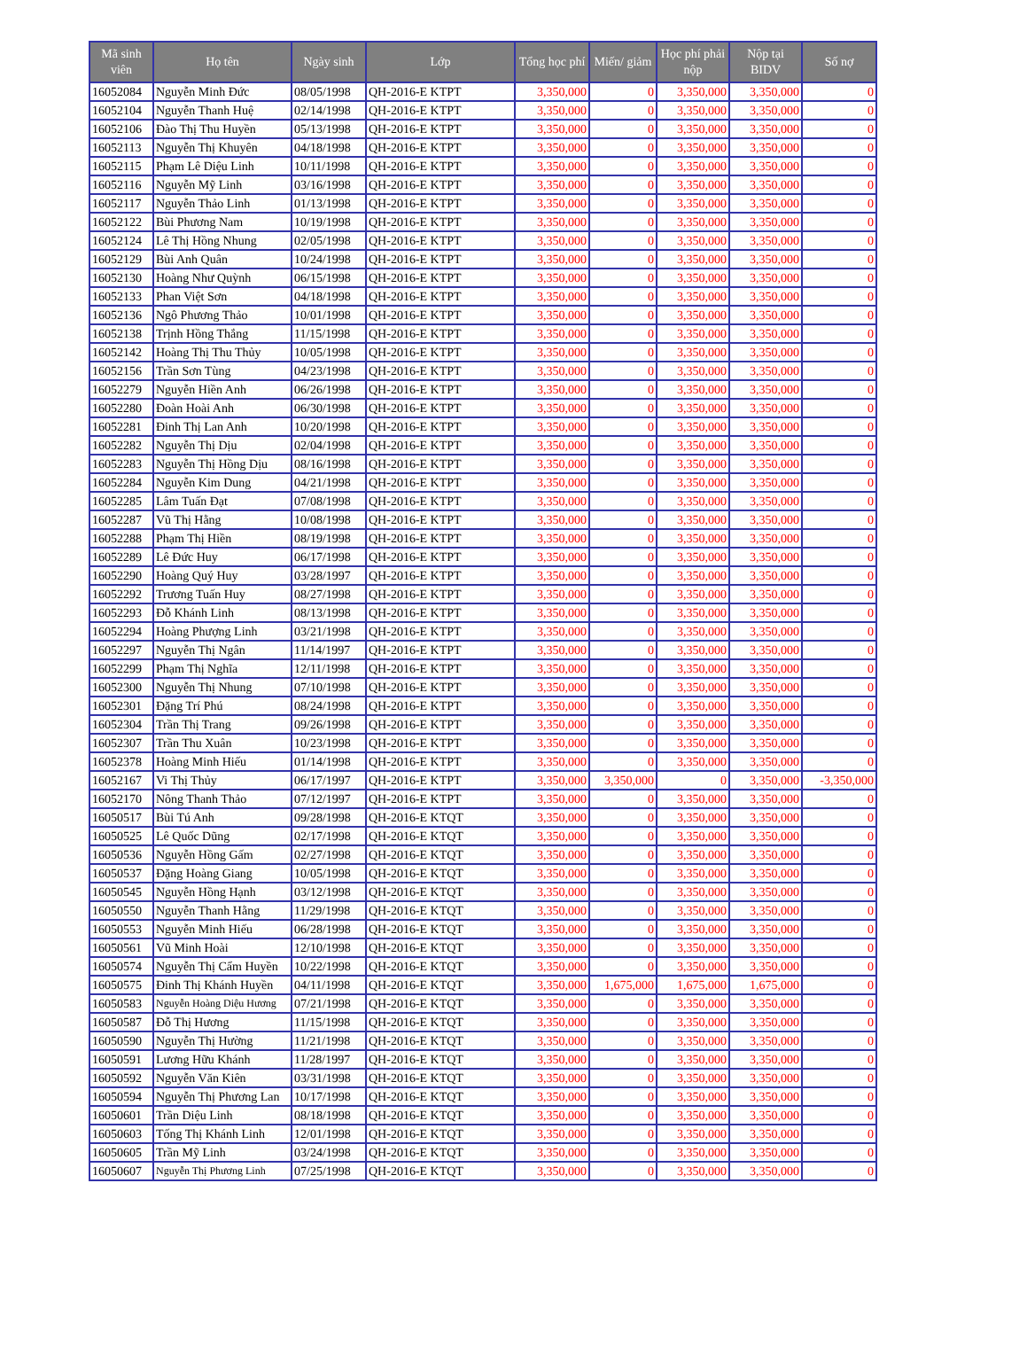| Mã sinh viên | Họ tên | Ngày sinh | Lớp | Tổng học phí | Miến/ giảm | Học phí phải nộp | Nộp tại BIDV | Số nợ |
| --- | --- | --- | --- | --- | --- | --- | --- | --- |
| 16052084 | Nguyễn Minh Đức | 08/05/1998 | QH-2016-E KTPT | 3,350,000 | 0 | 3,350,000 | 3,350,000 | 0 |
| 16052104 | Nguyễn Thanh Huệ | 02/14/1998 | QH-2016-E KTPT | 3,350,000 | 0 | 3,350,000 | 3,350,000 | 0 |
| 16052106 | Đào Thị Thu Huyền | 05/13/1998 | QH-2016-E KTPT | 3,350,000 | 0 | 3,350,000 | 3,350,000 | 0 |
| 16052113 | Nguyễn Thị Khuyên | 04/18/1998 | QH-2016-E KTPT | 3,350,000 | 0 | 3,350,000 | 3,350,000 | 0 |
| 16052115 | Phạm Lê Diệu Linh | 10/11/1998 | QH-2016-E KTPT | 3,350,000 | 0 | 3,350,000 | 3,350,000 | 0 |
| 16052116 | Nguyễn Mỹ Linh | 03/16/1998 | QH-2016-E KTPT | 3,350,000 | 0 | 3,350,000 | 3,350,000 | 0 |
| 16052117 | Nguyễn Thảo Linh | 01/13/1998 | QH-2016-E KTPT | 3,350,000 | 0 | 3,350,000 | 3,350,000 | 0 |
| 16052122 | Bùi Phương Nam | 10/19/1998 | QH-2016-E KTPT | 3,350,000 | 0 | 3,350,000 | 3,350,000 | 0 |
| 16052124 | Lê Thị Hồng Nhung | 02/05/1998 | QH-2016-E KTPT | 3,350,000 | 0 | 3,350,000 | 3,350,000 | 0 |
| 16052129 | Bùi Anh Quân | 10/24/1998 | QH-2016-E KTPT | 3,350,000 | 0 | 3,350,000 | 3,350,000 | 0 |
| 16052130 | Hoàng Như Quỳnh | 06/15/1998 | QH-2016-E KTPT | 3,350,000 | 0 | 3,350,000 | 3,350,000 | 0 |
| 16052133 | Phan Việt Sơn | 04/18/1998 | QH-2016-E KTPT | 3,350,000 | 0 | 3,350,000 | 3,350,000 | 0 |
| 16052136 | Ngô Phương Thảo | 10/01/1998 | QH-2016-E KTPT | 3,350,000 | 0 | 3,350,000 | 3,350,000 | 0 |
| 16052138 | Trịnh Hồng Thắng | 11/15/1998 | QH-2016-E KTPT | 3,350,000 | 0 | 3,350,000 | 3,350,000 | 0 |
| 16052142 | Hoàng Thị Thu Thủy | 10/05/1998 | QH-2016-E KTPT | 3,350,000 | 0 | 3,350,000 | 3,350,000 | 0 |
| 16052156 | Trần Sơn Tùng | 04/23/1998 | QH-2016-E KTPT | 3,350,000 | 0 | 3,350,000 | 3,350,000 | 0 |
| 16052279 | Nguyễn Hiền Anh | 06/26/1998 | QH-2016-E KTPT | 3,350,000 | 0 | 3,350,000 | 3,350,000 | 0 |
| 16052280 | Đoàn Hoài Anh | 06/30/1998 | QH-2016-E KTPT | 3,350,000 | 0 | 3,350,000 | 3,350,000 | 0 |
| 16052281 | Đinh Thị Lan Anh | 10/20/1998 | QH-2016-E KTPT | 3,350,000 | 0 | 3,350,000 | 3,350,000 | 0 |
| 16052282 | Nguyễn Thị Dịu | 02/04/1998 | QH-2016-E KTPT | 3,350,000 | 0 | 3,350,000 | 3,350,000 | 0 |
| 16052283 | Nguyễn Thị Hồng Dịu | 08/16/1998 | QH-2016-E KTPT | 3,350,000 | 0 | 3,350,000 | 3,350,000 | 0 |
| 16052284 | Nguyễn Kim Dung | 04/21/1998 | QH-2016-E KTPT | 3,350,000 | 0 | 3,350,000 | 3,350,000 | 0 |
| 16052285 | Lâm Tuấn Đạt | 07/08/1998 | QH-2016-E KTPT | 3,350,000 | 0 | 3,350,000 | 3,350,000 | 0 |
| 16052287 | Vũ Thị Hằng | 10/08/1998 | QH-2016-E KTPT | 3,350,000 | 0 | 3,350,000 | 3,350,000 | 0 |
| 16052288 | Phạm Thị Hiền | 08/19/1998 | QH-2016-E KTPT | 3,350,000 | 0 | 3,350,000 | 3,350,000 | 0 |
| 16052289 | Lê Đức Huy | 06/17/1998 | QH-2016-E KTPT | 3,350,000 | 0 | 3,350,000 | 3,350,000 | 0 |
| 16052290 | Hoàng Quý Huy | 03/28/1997 | QH-2016-E KTPT | 3,350,000 | 0 | 3,350,000 | 3,350,000 | 0 |
| 16052292 | Trương Tuấn Huy | 08/27/1998 | QH-2016-E KTPT | 3,350,000 | 0 | 3,350,000 | 3,350,000 | 0 |
| 16052293 | Đỗ Khánh Linh | 08/13/1998 | QH-2016-E KTPT | 3,350,000 | 0 | 3,350,000 | 3,350,000 | 0 |
| 16052294 | Hoàng Phượng Linh | 03/21/1998 | QH-2016-E KTPT | 3,350,000 | 0 | 3,350,000 | 3,350,000 | 0 |
| 16052297 | Nguyễn Thị Ngân | 11/14/1997 | QH-2016-E KTPT | 3,350,000 | 0 | 3,350,000 | 3,350,000 | 0 |
| 16052299 | Phạm Thị Nghĩa | 12/11/1998 | QH-2016-E KTPT | 3,350,000 | 0 | 3,350,000 | 3,350,000 | 0 |
| 16052300 | Nguyễn Thị Nhung | 07/10/1998 | QH-2016-E KTPT | 3,350,000 | 0 | 3,350,000 | 3,350,000 | 0 |
| 16052301 | Đặng Trí Phú | 08/24/1998 | QH-2016-E KTPT | 3,350,000 | 0 | 3,350,000 | 3,350,000 | 0 |
| 16052304 | Trần Thị Trang | 09/26/1998 | QH-2016-E KTPT | 3,350,000 | 0 | 3,350,000 | 3,350,000 | 0 |
| 16052307 | Trần Thu Xuân | 10/23/1998 | QH-2016-E KTPT | 3,350,000 | 0 | 3,350,000 | 3,350,000 | 0 |
| 16052378 | Hoàng Minh Hiếu | 01/14/1998 | QH-2016-E KTPT | 3,350,000 | 0 | 3,350,000 | 3,350,000 | 0 |
| 16052167 | Vi Thị Thủy | 06/17/1997 | QH-2016-E KTPT | 3,350,000 | 3,350,000 | 0 | 3,350,000 | -3,350,000 |
| 16052170 | Nông Thanh Thảo | 07/12/1997 | QH-2016-E KTPT | 3,350,000 | 0 | 3,350,000 | 3,350,000 | 0 |
| 16050517 | Bùi Tú Anh | 09/28/1998 | QH-2016-E KTQT | 3,350,000 | 0 | 3,350,000 | 3,350,000 | 0 |
| 16050525 | Lê Quốc Dũng | 02/17/1998 | QH-2016-E KTQT | 3,350,000 | 0 | 3,350,000 | 3,350,000 | 0 |
| 16050536 | Nguyễn Hồng Gấm | 02/27/1998 | QH-2016-E KTQT | 3,350,000 | 0 | 3,350,000 | 3,350,000 | 0 |
| 16050537 | Đặng Hoàng Giang | 10/05/1998 | QH-2016-E KTQT | 3,350,000 | 0 | 3,350,000 | 3,350,000 | 0 |
| 16050545 | Nguyễn Hồng Hạnh | 03/12/1998 | QH-2016-E KTQT | 3,350,000 | 0 | 3,350,000 | 3,350,000 | 0 |
| 16050550 | Nguyễn Thanh Hằng | 11/29/1998 | QH-2016-E KTQT | 3,350,000 | 0 | 3,350,000 | 3,350,000 | 0 |
| 16050553 | Nguyễn Minh Hiếu | 06/28/1998 | QH-2016-E KTQT | 3,350,000 | 0 | 3,350,000 | 3,350,000 | 0 |
| 16050561 | Vũ Minh Hoài | 12/10/1998 | QH-2016-E KTQT | 3,350,000 | 0 | 3,350,000 | 3,350,000 | 0 |
| 16050574 | Nguyễn Thị Cẩm Huyền | 10/22/1998 | QH-2016-E KTQT | 3,350,000 | 0 | 3,350,000 | 3,350,000 | 0 |
| 16050575 | Đinh Thị Khánh Huyền | 04/11/1998 | QH-2016-E KTQT | 3,350,000 | 1,675,000 | 1,675,000 | 1,675,000 | 0 |
| 16050583 | Nguyễn Hoàng Diệu Hương | 07/21/1998 | QH-2016-E KTQT | 3,350,000 | 0 | 3,350,000 | 3,350,000 | 0 |
| 16050587 | Đỗ Thị Hương | 11/15/1998 | QH-2016-E KTQT | 3,350,000 | 0 | 3,350,000 | 3,350,000 | 0 |
| 16050590 | Nguyễn Thị Hường | 11/21/1998 | QH-2016-E KTQT | 3,350,000 | 0 | 3,350,000 | 3,350,000 | 0 |
| 16050591 | Lương Hữu Khánh | 11/28/1997 | QH-2016-E KTQT | 3,350,000 | 0 | 3,350,000 | 3,350,000 | 0 |
| 16050592 | Nguyễn Văn Kiên | 03/31/1998 | QH-2016-E KTQT | 3,350,000 | 0 | 3,350,000 | 3,350,000 | 0 |
| 16050594 | Nguyễn Thị Phương Lan | 10/17/1998 | QH-2016-E KTQT | 3,350,000 | 0 | 3,350,000 | 3,350,000 | 0 |
| 16050601 | Trần Diệu Linh | 08/18/1998 | QH-2016-E KTQT | 3,350,000 | 0 | 3,350,000 | 3,350,000 | 0 |
| 16050603 | Tống Thị Khánh Linh | 12/01/1998 | QH-2016-E KTQT | 3,350,000 | 0 | 3,350,000 | 3,350,000 | 0 |
| 16050605 | Trần Mỹ Linh | 03/24/1998 | QH-2016-E KTQT | 3,350,000 | 0 | 3,350,000 | 3,350,000 | 0 |
| 16050607 | Nguyễn Thị Phương Linh | 07/25/1998 | QH-2016-E KTQT | 3,350,000 | 0 | 3,350,000 | 3,350,000 | 0 |